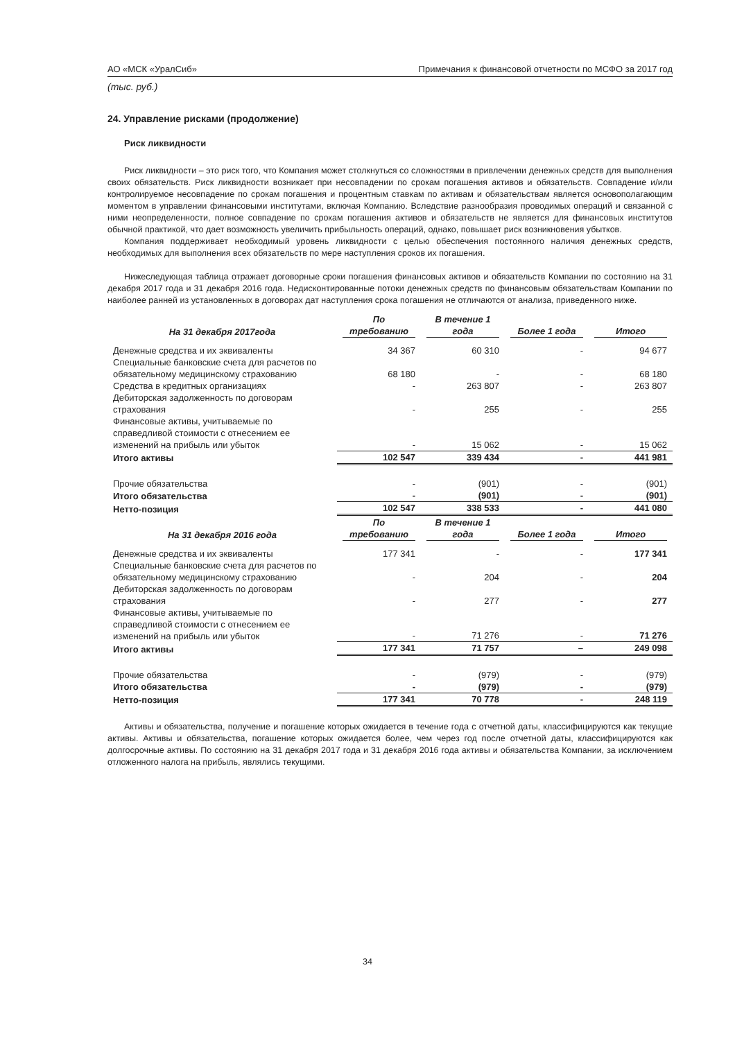АО «МСК «УралСиб» Примечания к финансовой отчетности по МСФО за 2017 год
(тыс. руб.)
24. Управление рисками (продолжение)
Риск ликвидности
Риск ликвидности – это риск того, что Компания может столкнуться со сложностями в привлечении денежных средств для выполнения своих обязательств. Риск ликвидности возникает при несовпадении по срокам погашения активов и обязательств. Совпадение и/или контролируемое несовпадение по срокам погашения и процентным ставкам по активам и обязательствам является основополагающим моментом в управлении финансовыми институтами, включая Компанию. Вследствие разнообразия проводимых операций и связанной с ними неопределенности, полное совпадение по срокам погашения активов и обязательств не является для финансовых институтов обычной практикой, что дает возможность увеличить прибыльность операций, однако, повышает риск возникновения убытков.
Компания поддерживает необходимый уровень ликвидности с целью обеспечения постоянного наличия денежных средств, необходимых для выполнения всех обязательств по мере наступления сроков их погашения.
Нижеследующая таблица отражает договорные сроки погашения финансовых активов и обязательств Компании по состоянию на 31 декабря 2017 года и 31 декабря 2016 года. Недисконтированные потоки денежных средств по финансовым обязательствам Компании по наиболее ранней из установленных в договорах дат наступления срока погашения не отличаются от анализа, приведенного ниже.
| На 31 декабря 2017года | По требованию | В течение 1 года | Более 1 года | Итого |
| --- | --- | --- | --- | --- |
| Денежные средства и их эквиваленты | 34 367 | 60 310 | - | 94 677 |
| Специальные банковские счета для расчетов по обязательному медицинскому страхованию | 68 180 | - | - | 68 180 |
| Средства в кредитных организациях | - | 263 807 | - | 263 807 |
| Дебиторская задолженность по договорам страхования | - | 255 | - | 255 |
| Финансовые активы, учитываемые по справедливой стоимости с отнесением ее изменений на прибыль или убыток | - | 15 062 | - | 15 062 |
| Итого активы | 102 547 | 339 434 | - | 441 981 |
| Прочие обязательства | - | (901) | - | (901) |
| Итого обязательства | - | (901) | - | (901) |
| Нетто-позиция | 102 547 | 338 533 | - | 441 080 |
| На 31 декабря 2016 года | По требованию | В течение 1 года | Более 1 года | Итого |
| Денежные средства и их эквиваленты | 177 341 | - | - | 177 341 |
| Специальные банковские счета для расчетов по обязательному медицинскому страхованию | - | 204 | - | 204 |
| Дебиторская задолженность по договорам страхования | - | 277 | - | 277 |
| Финансовые активы, учитываемые по справедливой стоимости с отнесением ее изменений на прибыль или убыток | - | 71 276 | - | 71 276 |
| Итого активы | 177 341 | 71 757 | – | 249 098 |
| Прочие обязательства | - | (979) | - | (979) |
| Итого обязательства | - | (979) | - | (979) |
| Нетто-позиция | 177 341 | 70 778 | - | 248 119 |
Активы и обязательства, получение и погашение которых ожидается в течение года с отчетной даты, классифицируются как текущие активы. Активы и обязательства, погашение которых ожидается более, чем через год после отчетной даты, классифицируются как долгосрочные активы. По состоянию на 31 декабря 2017 года и 31 декабря 2016 года активы и обязательства Компании, за исключением отложенного налога на прибыль, являлись текущими.
34